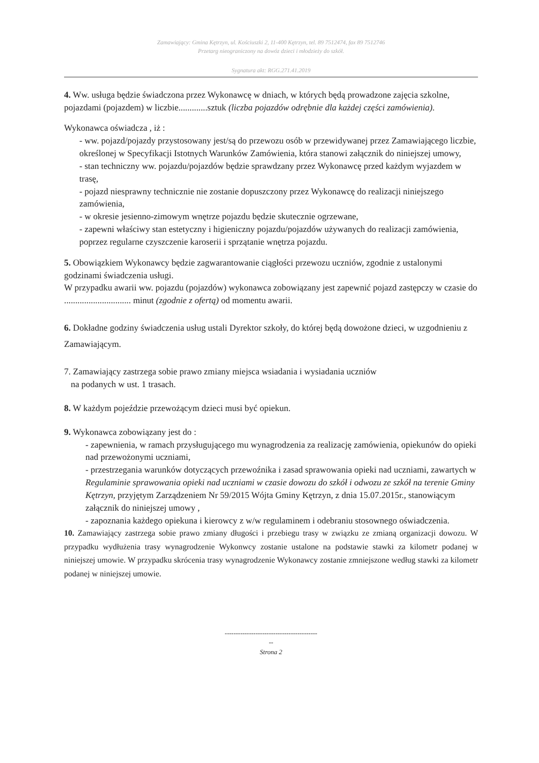Zamawiający: Gmina Kętrzyn, ul. Kościuszki 2, 11-400 Kętrzyn, tel. 89 7512474, fax 89 7512746
Przetarg nieograniczony na dowóz dzieci i młodzieży do szkół.
Sygnatura akt: RGG.271.41.2019
4. Ww. usługa będzie świadczona przez Wykonawcę w dniach, w których będą prowadzone zajęcia szkolne, pojazdami (pojazdem) w liczbie.............sztuk (liczba pojazdów odrębnie dla każdej części zamówienia).
Wykonawca oświadcza , iż :
- ww. pojazd/pojazdy przystosowany jest/są do przewozu osób w przewidywanej przez Zamawiającego liczbie, określonej w Specyfikacji Istotnych Warunków Zamówienia, która stanowi załącznik do niniejszej umowy,
- stan techniczny ww. pojazdu/pojazdów będzie sprawdzany przez Wykonawcę przed każdym wyjazdem w trasę,
- pojazd niesprawny technicznie nie zostanie dopuszczony przez Wykonawcę do realizacji niniejszego zamówienia,
- w okresie jesienno-zimowym wnętrze pojazdu będzie skutecznie ogrzewane,
- zapewni właściwy stan estetyczny i higieniczny pojazdu/pojazdów używanych do realizacji zamówienia, poprzez regularne czyszczenie karoserii i sprzątanie wnętrza pojazdu.
5. Obowiązkiem Wykonawcy będzie zagwarantowanie ciągłości przewozu uczniów, zgodnie z ustalonymi godzinami świadczenia usługi.
W przypadku awarii ww. pojazdu (pojazdów) wykonawca zobowiązany jest zapewnić pojazd zastępczy w czasie do .............................. minut (zgodnie z ofertą) od momentu awarii.
6. Dokładne godziny świadczenia usług ustali Dyrektor szkoły, do której będą dowożone dzieci, w uzgodnieniu z Zamawiającym.
7. Zamawiający zastrzega sobie prawo zmiany miejsca wsiadania i wysiadania uczniów
na podanych w ust. 1 trasach.
8. W każdym pojeździe przewożącym dzieci musi być opiekun.
9. Wykonawca zobowiązany jest do :
- zapewnienia, w ramach przysługującego mu wynagrodzenia za realizację zamówienia, opiekunów do opieki nad przewożonymi uczniami,
- przestrzegania warunków dotyczących przewoźnika i zasad sprawowania opieki nad uczniami, zawartych w Regulaminie sprawowania opieki nad uczniami w czasie dowozu do szkół i odwozu ze szkół na terenie Gminy Kętrzyn, przyjętym Zarządzeniem Nr 59/2015 Wójta Gminy Kętrzyn, z dnia 15.07.2015r., stanowiącym załącznik do niniejszej umowy ,
- zapoznania każdego opiekuna i kierowcy z w/w regulaminem i odebraniu stosownego oświadczenia.
10. Zamawiający zastrzega sobie prawo zmiany długości i przebiegu trasy w związku ze zmianą organizacji dowozu. W przypadku wydłużenia trasy wynagrodzenie Wykonwcy zostanie ustalone na podstawie stawki za kilometr podanej w niniejszej umowie. W przypadku skrócenia trasy wynagrodzenie Wykonawcy zostanie zmniejszone według stawki za kilometr podanej w niniejszej umowie.
------------------------------------------
--
Strona 2